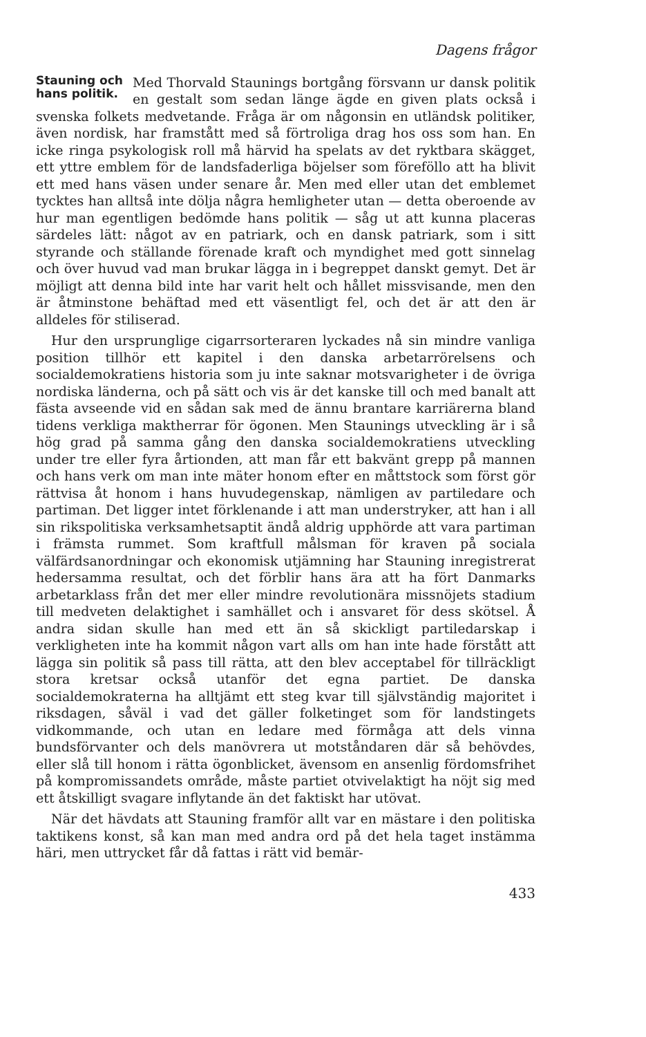Dagens frågor
Stauning och
hans politik. Med Thorvald Staunings bortgång försvann ur dansk politik en gestalt som sedan länge ägde en given plats också i svenska folkets medvetande. Fråga är om någonsin en utländsk politiker, även nordisk, har framstått med så förtroliga drag hos oss som han. En icke ringa psykologisk roll må härvid ha spelats av det ryktbara skägget, ett yttre emblem för de landsfaderliga böjelser som föreföllo att ha blivit ett med hans väsen under senare år. Men med eller utan det emblemet tycktes han alltså inte dölja några hemligheter utan — detta oberoende av hur man egentligen bedömde hans politik — såg ut att kunna placeras särdeles lätt: något av en patriark, och en dansk patriark, som i sitt styrande och ställande förenade kraft och myndighet med gott sinnelag och över huvud vad man brukar lägga in i begreppet danskt gemyt. Det är möjligt att denna bild inte har varit helt och hållet missvisande, men den är åtminstone behäftad med ett väsentligt fel, och det är att den är alldeles för stiliserad.
Hur den ursprunglige cigarrsorteraren lyckades nå sin mindre vanliga position tillhör ett kapitel i den danska arbetarrörelsens och socialdemokratiens historia som ju inte saknar motsvarigheter i de övriga nordiska länderna, och på sätt och vis är det kanske till och med banalt att fästa avseende vid en sådan sak med de ännu brantare karriärerna bland tidens verkliga makther­rar för ögonen. Men Staunings utveckling är i så hög grad på samma gång den danska socialdemokratiens utveckling under tre eller fyra årtionden, att man får ett bakvänt grepp på mannen och hans verk om man inte mäter honom efter en måttstock som först gör rättvisa åt honom i hans huvudegenskap, nämligen av partiledare och partiman. Det ligger intet förklenande i att man understryker, att han i all sin rikspolitiska verksamhetsaptit ändå aldrig upphörde att vara partiman i främsta rummet. Som kraftfull målsman för kraven på sociala välfärdsanordningar och ekonomisk utjämning har Stauning inregistrerat hedersamma resultat, och det förblir hans ära att ha fört Danmarks arbetarklass från det mer eller mindre revolutionära missnöjets stadium till medveten delaktighet i samhället och i ansvaret för dess skötsel. Å andra sidan skulle han med ett än så skickligt partiledarskap i verkligheten inte ha kommit någon vart alls om han inte hade förstått att lägga sin politik så pass till rätta, att den blev acceptabel för tillräckligt stora kretsar också utanför det egna partiet. De danska socialdemokraterna ha alltjämt ett steg kvar till självständig majoritet i riksdagen, såväl i vad det gäller folketinget som för landstingets vidkommande, och utan en ledare med förmåga att dels vinna bundsförvanter och dels manövrera ut motståndaren där så behövdes, eller slå till honom i rätta ögonblicket, ävensom en ansenlig fördomsfrihet på kompromissandets område, måste partiet otvivelaktigt ha nöjt sig med ett åtskilligt svagare inflytande än det faktiskt har utövat.
När det hävdats att Stauning framför allt var en mästare i den politiska taktikens konst, så kan man med andra ord på det hela taget instämma häri, men uttrycket får då fattas i rätt vid bemär-
433